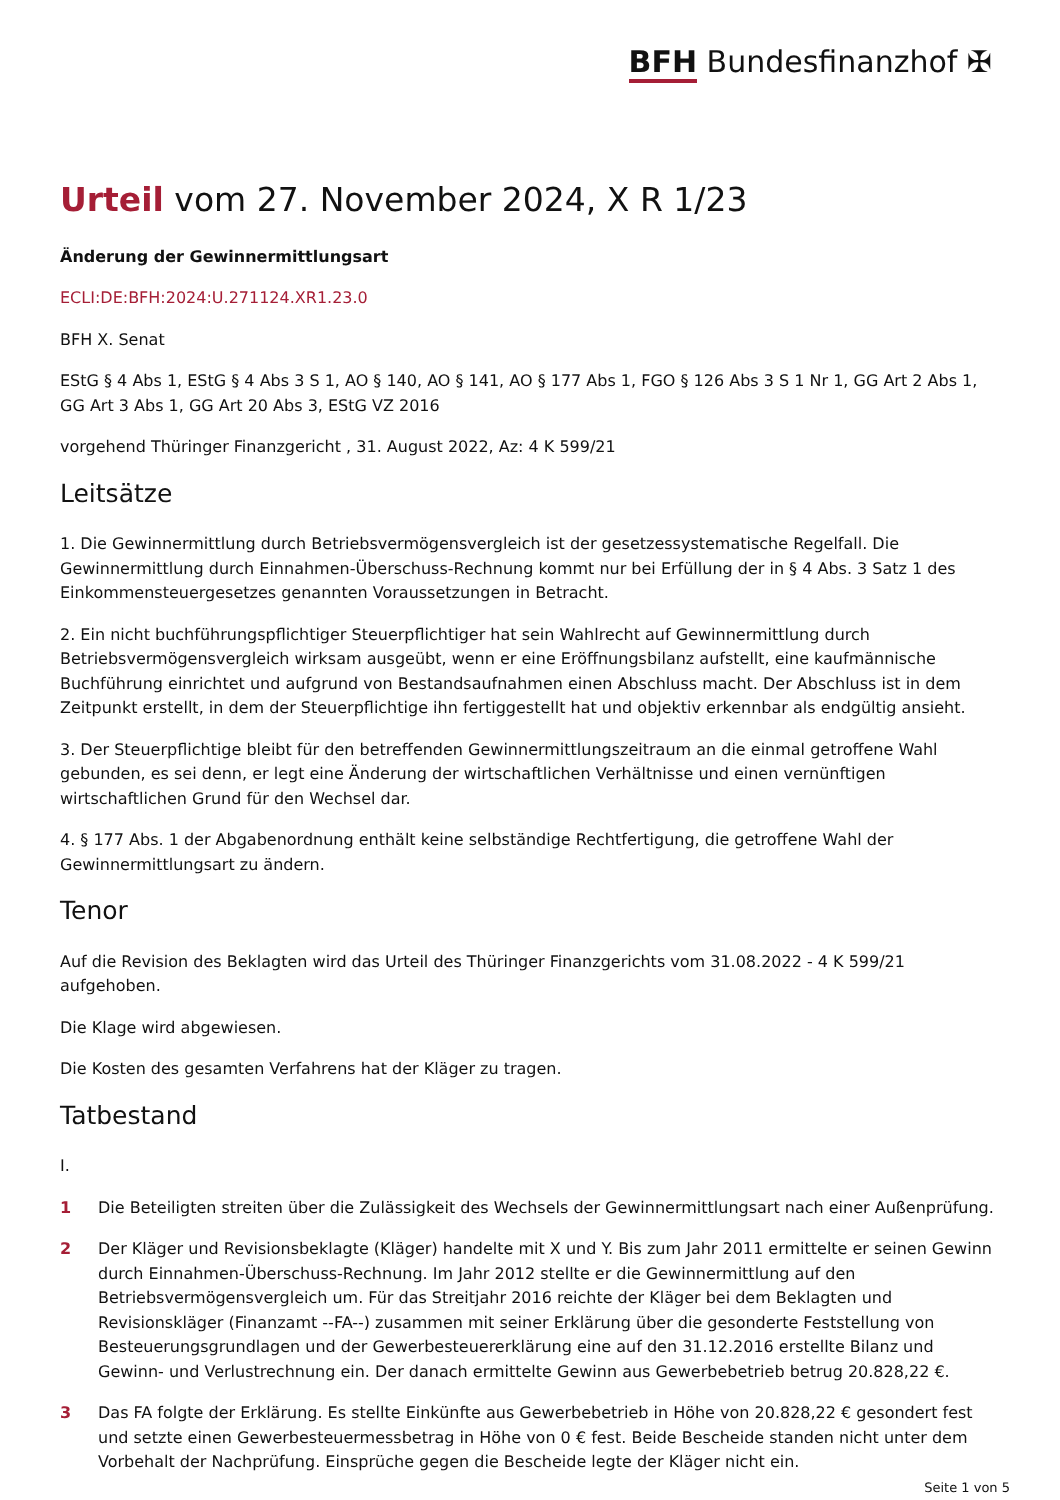BFH Bundesfinanzhof ✠
Urteil vom 27. November 2024, X R 1/23
Änderung der Gewinnermittlungsart
ECLI:DE:BFH:2024:U.271124.XR1.23.0
BFH X. Senat
EStG § 4 Abs 1, EStG § 4 Abs 3 S 1, AO § 140, AO § 141, AO § 177 Abs 1, FGO § 126 Abs 3 S 1 Nr 1, GG Art 2 Abs 1, GG Art 3 Abs 1, GG Art 20 Abs 3, EStG VZ 2016
vorgehend Thüringer Finanzgericht , 31. August 2022, Az: 4 K 599/21
Leitsätze
1. Die Gewinnermittlung durch Betriebsvermögensvergleich ist der gesetzessystematische Regelfall. Die Gewinnermittlung durch Einnahmen-Überschuss-Rechnung kommt nur bei Erfüllung der in § 4 Abs. 3 Satz 1 des Einkommensteuergesetzes genannten Voraussetzungen in Betracht.
2. Ein nicht buchführungspflichtiger Steuerpflichtiger hat sein Wahlrecht auf Gewinnermittlung durch Betriebsvermögensvergleich wirksam ausgeübt, wenn er eine Eröffnungsbilanz aufstellt, eine kaufmännische Buchführung einrichtet und aufgrund von Bestandsaufnahmen einen Abschluss macht. Der Abschluss ist in dem Zeitpunkt erstellt, in dem der Steuerpflichtige ihn fertiggestellt hat und objektiv erkennbar als endgültig ansieht.
3. Der Steuerpflichtige bleibt für den betreffenden Gewinnermittlungszeitraum an die einmal getroffene Wahl gebunden, es sei denn, er legt eine Änderung der wirtschaftlichen Verhältnisse und einen vernünftigen wirtschaftlichen Grund für den Wechsel dar.
4. § 177 Abs. 1 der Abgabenordnung enthält keine selbständige Rechtfertigung, die getroffene Wahl der Gewinnermittlungsart zu ändern.
Tenor
Auf die Revision des Beklagten wird das Urteil des Thüringer Finanzgerichts vom 31.08.2022 - 4 K 599/21 aufgehoben.
Die Klage wird abgewiesen.
Die Kosten des gesamten Verfahrens hat der Kläger zu tragen.
Tatbestand
I.
1 Die Beteiligten streiten über die Zulässigkeit des Wechsels der Gewinnermittlungsart nach einer Außenprüfung.
2 Der Kläger und Revisionsbeklagte (Kläger) handelte mit X und Y. Bis zum Jahr 2011 ermittelte er seinen Gewinn durch Einnahmen-Überschuss-Rechnung. Im Jahr 2012 stellte er die Gewinnermittlung auf den Betriebsvermögensvergleich um. Für das Streitjahr 2016 reichte der Kläger bei dem Beklagten und Revisionskläger (Finanzamt --FA--) zusammen mit seiner Erklärung über die gesonderte Feststellung von Besteuerungsgrundlagen und der Gewerbesteuererklärung eine auf den 31.12.2016 erstellte Bilanz und Gewinn- und Verlustrechnung ein. Der danach ermittelte Gewinn aus Gewerbebetrieb betrug 20.828,22 €.
3 Das FA folgte der Erklärung. Es stellte Einkünfte aus Gewerbebetrieb in Höhe von 20.828,22 € gesondert fest und setzte einen Gewerbesteuermessbetrag in Höhe von 0 € fest. Beide Bescheide standen nicht unter dem Vorbehalt der Nachprüfung. Einsprüche gegen die Bescheide legte der Kläger nicht ein.
Seite 1 von 5